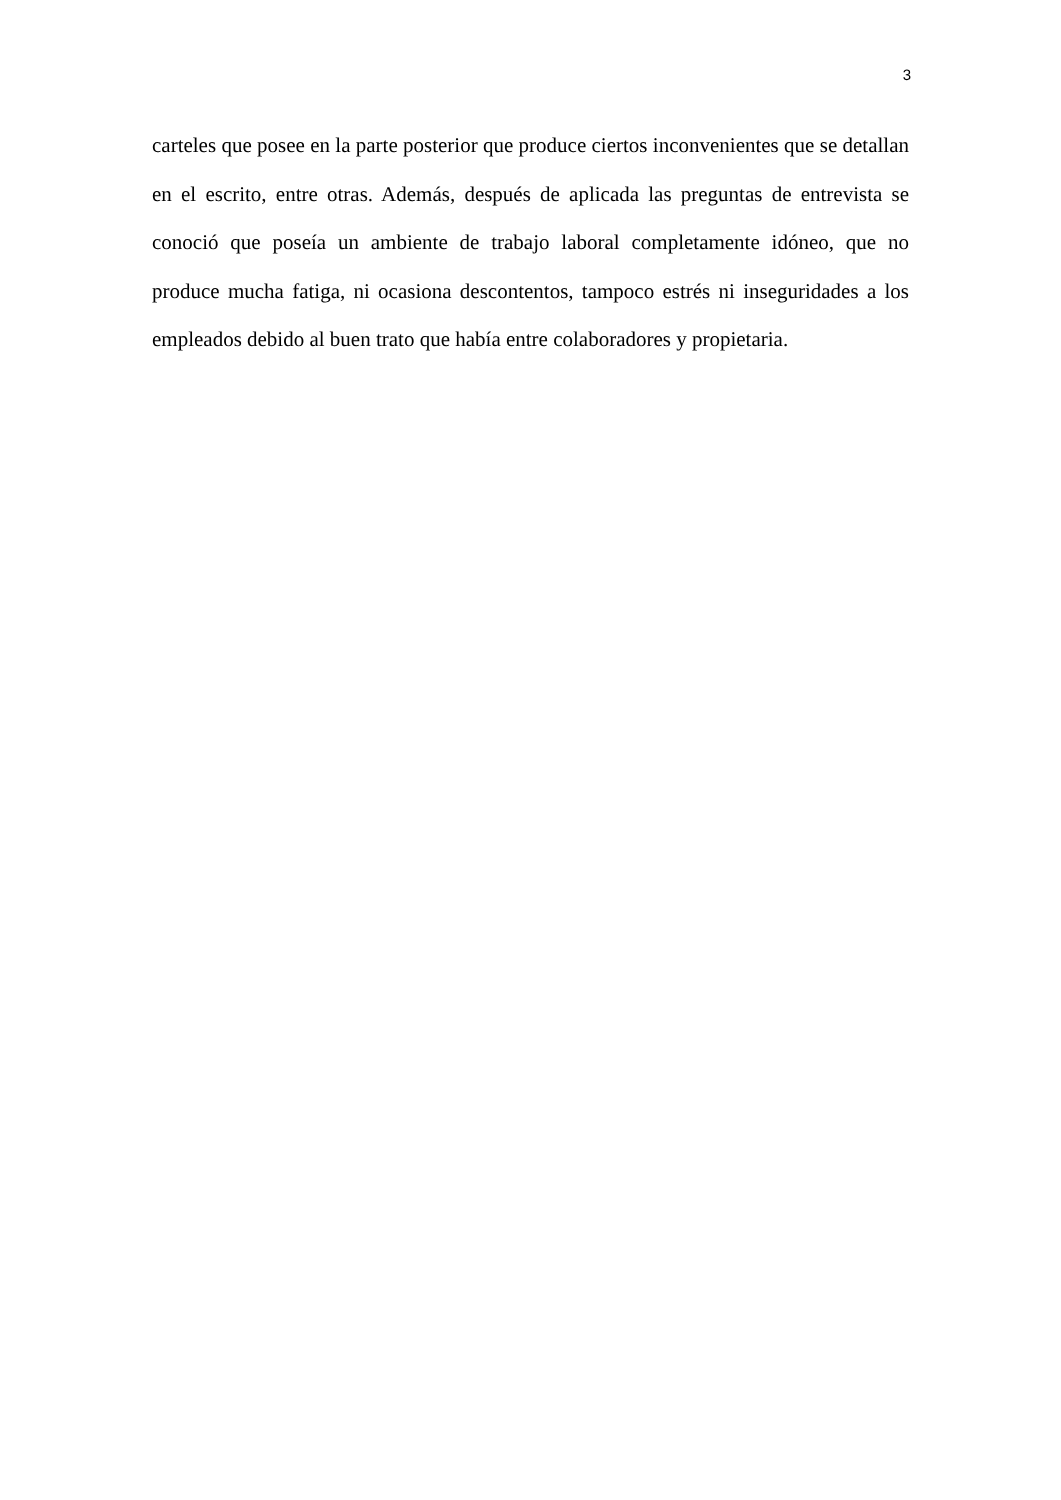3
carteles que posee en la parte posterior que produce ciertos inconvenientes que se detallan en el escrito, entre otras. Además, después de aplicada las preguntas de entrevista se conoció que poseía un ambiente de trabajo laboral completamente idóneo, que no produce mucha fatiga, ni ocasiona descontentos, tampoco estrés ni inseguridades a los empleados debido al buen trato que había entre colaboradores y propietaria.